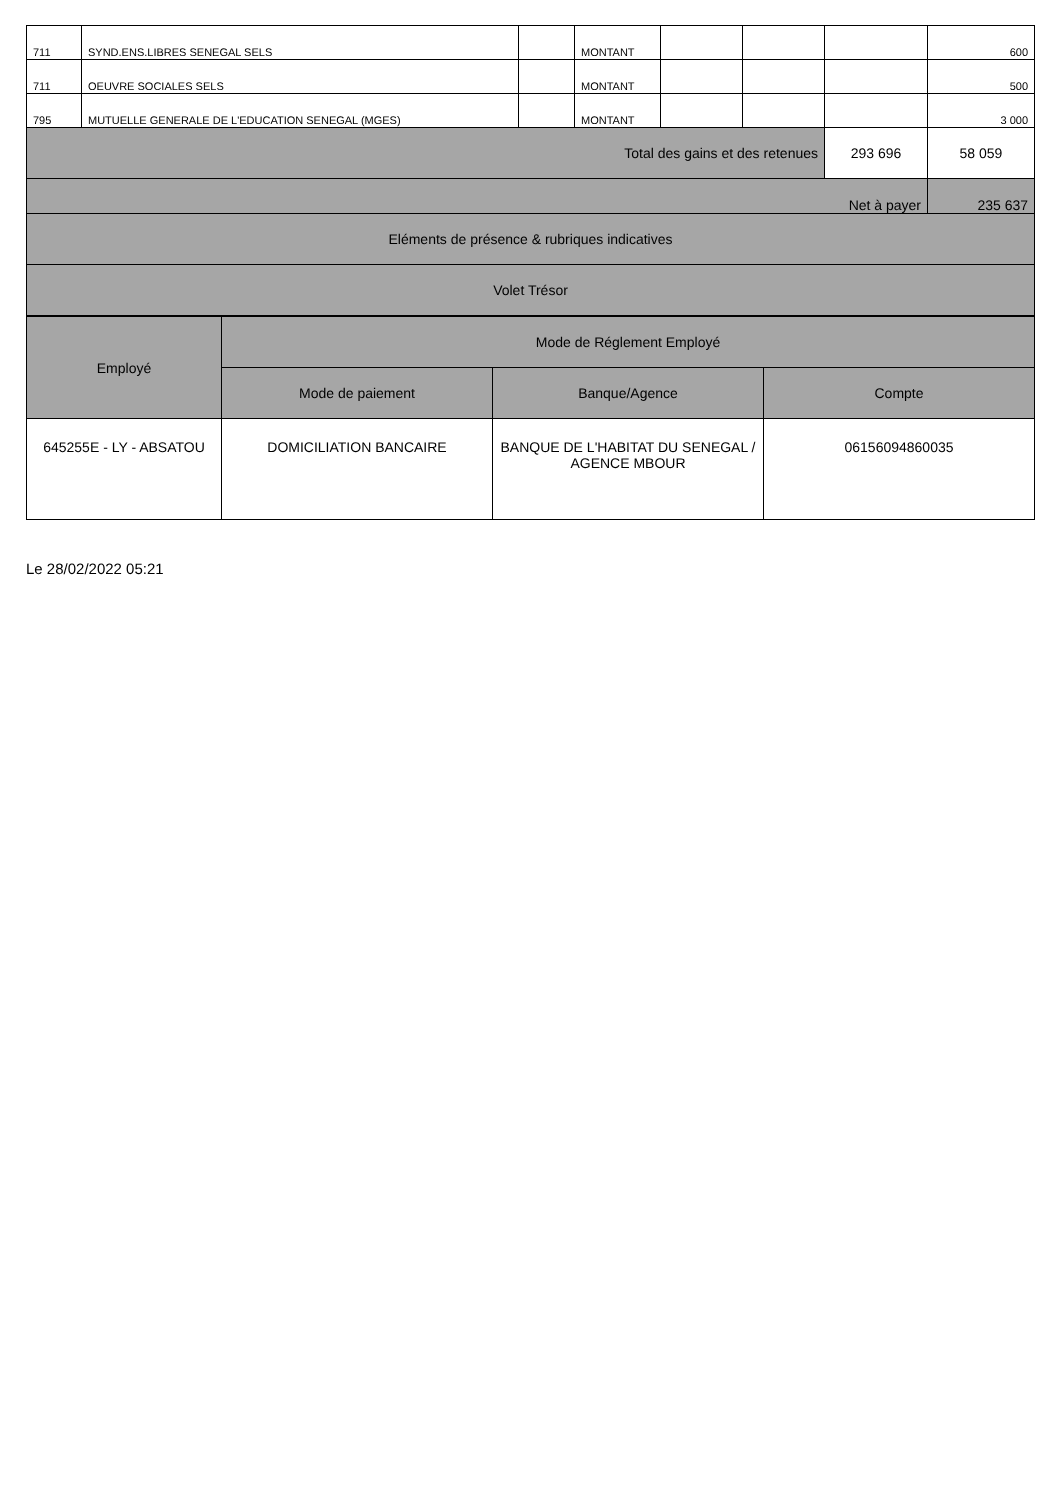| 711 | SYND.ENS.LIBRES SENEGAL SELS | | MONTANT | | | | 600 |
| 711 | OEUVRE SOCIALES SELS | | MONTANT | | | | 500 |
| 795 | MUTUELLE GENERALE DE L'EDUCATION SENEGAL (MGES) | | MONTANT | | | | 3 000 |
| Total des gains et des retenues | | | | | | 293 696 | 58 059 |
| Net à payer | | | | | | | 235 637 |
| Eléments de présence & rubriques indicatives | | | | | | | |
| Volet Trésor | | | | | | | |
| Employé | Mode de Réglement Employé | | |
| --- | --- | --- | --- |
| | Mode de paiement | Banque/Agence | Compte |
| 645255E - LY - ABSATOU | DOMICILIATION BANCAIRE | BANQUE DE L'HABITAT DU SENEGAL / AGENCE MBOUR | 06156094860035 |
Le 28/02/2022 05:21